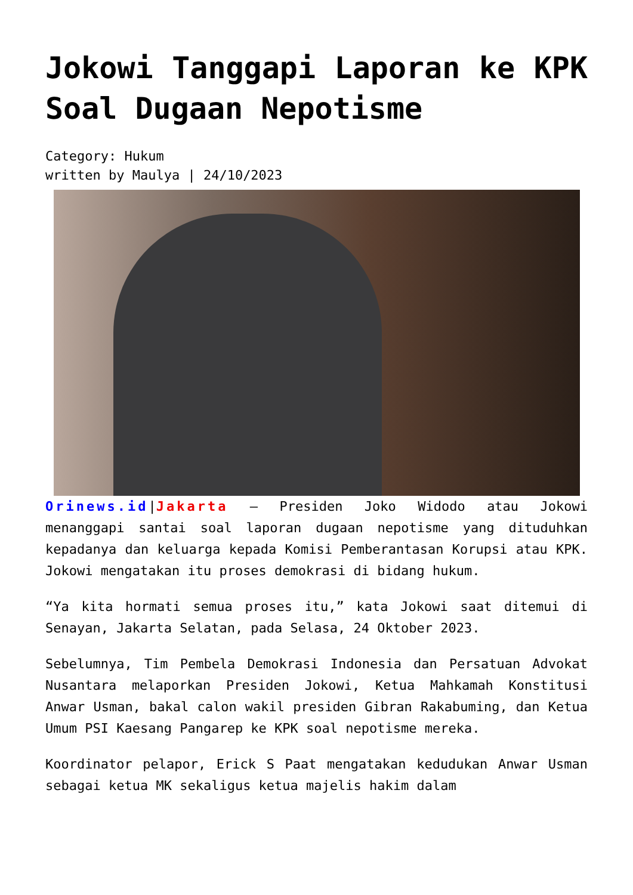Jokowi Tanggapi Laporan ke KPK Soal Dugaan Nepotisme
Category: Hukum
written by Maulya | 24/10/2023
Orinews.id|Jakarta – Presiden Joko Widodo atau Jokowi menanggapi santai soal laporan dugaan nepotisme yang dituduhkan kepadanya dan keluarga kepada Komisi Pemberantasan Korupsi atau KPK. Jokowi mengatakan itu proses demokrasi di bidang hukum.
“Ya kita hormati semua proses itu,” kata Jokowi saat ditemui di Senayan, Jakarta Selatan, pada Selasa, 24 Oktober 2023.
Sebelumnya, Tim Pembela Demokrasi Indonesia dan Persatuan Advokat Nusantara melaporkan Presiden Jokowi, Ketua Mahkamah Konstitusi Anwar Usman, bakal calon wakil presiden Gibran Rakabuming, dan Ketua Umum PSI Kaesang Pangarep ke KPK soal nepotisme mereka.
Koordinator pelapor, Erick S Paat mengatakan kedudukan Anwar Usman sebagai ketua MK sekaligus ketua majelis hakim dalam